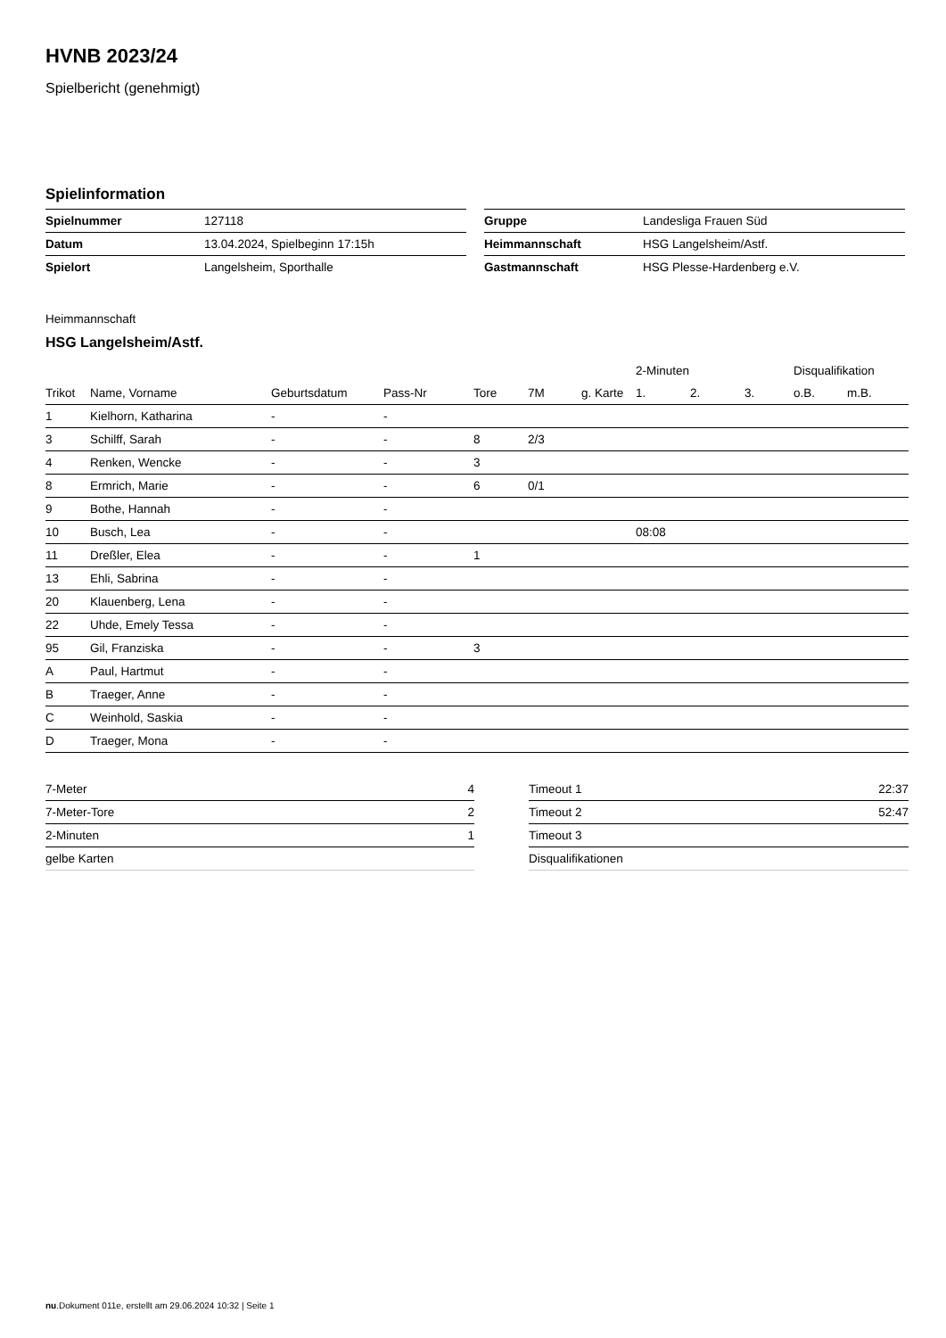HVNB 2023/24
Spielbericht (genehmigt)
Spielinformation
| Spielnummer | 127118 |
| Datum | 13.04.2024, Spielbeginn 17:15h |
| Spielort | Langelsheim, Sporthalle |
| Gruppe | Landesliga Frauen Süd |
| Heimmannschaft | HSG Langelsheim/Astf. |
| Gastmannschaft | HSG Plesse-Hardenberg e.V. |
Heimmannschaft
HSG Langelsheim/Astf.
| | | | | | | | 2-Minuten | | | Disqualifikation | |
| --- | --- | --- | --- | --- | --- | --- | --- | --- | --- | --- | --- |
| Trikot | Name, Vorname | Geburtsdatum | Pass-Nr | Tore | 7M | g. Karte | 1. | 2. | 3. | o.B. | m.B. |
| 1 | Kielhorn, Katharina | - | - | | | | | | | | |
| 3 | Schilff, Sarah | - | - | 8 | 2/3 | | | | | | |
| 4 | Renken, Wencke | - | - | 3 | | | | | | | |
| 8 | Ermrich, Marie | - | - | 6 | 0/1 | | | | | | |
| 9 | Bothe, Hannah | - | - | | | | | | | | |
| 10 | Busch, Lea | - | - | | | | 08:08 | | | | |
| 11 | Dreßler, Elea | - | - | 1 | | | | | | | |
| 13 | Ehli, Sabrina | - | - | | | | | | | | |
| 20 | Klauenberg, Lena | - | - | | | | | | | | |
| 22 | Uhde, Emely Tessa | - | - | | | | | | | | |
| 95 | Gil, Franziska | - | - | 3 | | | | | | | |
| A | Paul, Hartmut | - | - | | | | | | | | |
| B | Traeger, Anne | - | - | | | | | | | | |
| C | Weinhold, Saskia | - | - | | | | | | | | |
| D | Traeger, Mona | - | - | | | | | | | | |
| 7-Meter | 4 |
| 7-Meter-Tore | 2 |
| 2-Minuten | 1 |
| gelbe Karten | |
| Timeout 1 | 22:37 |
| Timeout 2 | 52:47 |
| Timeout 3 | |
| Disqualifikationen | |
nu.Dokument 011e, erstellt am 29.06.2024 10:32 | Seite 1